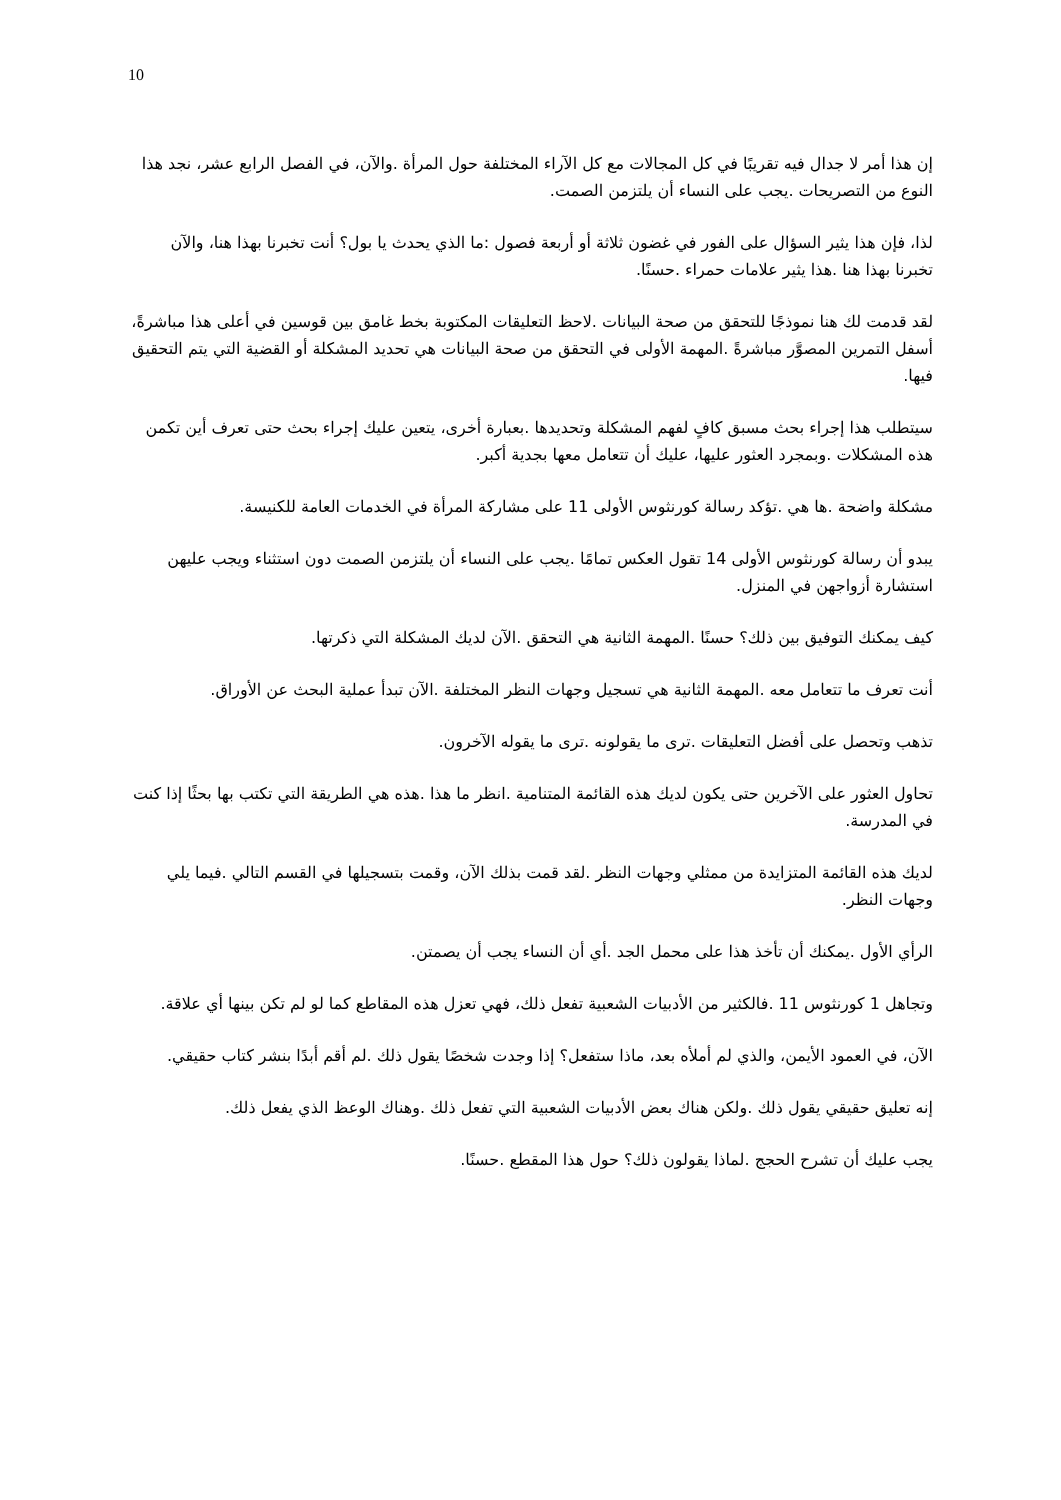10
إن هذا أمر لا جدال فيه تقريبًا في كل المجالات مع كل الآراء المختلفة حول المرأة .والآن، في الفصل الرابع عشر، نجد هذا النوع من التصريحات .يجب على النساء أن يلتزمن الصمت.
لذا، فإن هذا يثير السؤال على الفور في غضون ثلاثة أو أربعة فصول :ما الذي يحدث يا بول؟ أنت تخبرنا بهذا هنا، والآن تخبرنا بهذا هنا .هذا يثير علامات حمراء .حسنًا.
لقد قدمت لك هنا نموذجًا للتحقق من صحة البيانات .لاحظ التعليقات المكتوبة بخط غامق بين قوسين في أعلى هذا مباشرةً، أسفل التمرين المصوَّر مباشرةً .المهمة الأولى في التحقق من صحة البيانات هي تحديد المشكلة أو القضية التي يتم التحقيق فيها.
سيتطلب هذا إجراء بحث مسبق كافٍ لفهم المشكلة وتحديدها .بعبارة أخرى، يتعين عليك إجراء بحث حتى تعرف أين تكمن هذه المشكلات .وبمجرد العثور عليها، عليك أن تتعامل معها بجدية أكبر.
مشكلة واضحة .ها هي .تؤكد رسالة كورنثوس الأولى 11 على مشاركة المرأة في الخدمات العامة للكنيسة.
يبدو أن رسالة كورنثوس الأولى 14 تقول العكس تمامًا .يجب على النساء أن يلتزمن الصمت دون استثناء ويجب عليهن استشارة أزواجهن في المنزل.
كيف يمكنك التوفيق بين ذلك؟ حسنًا .المهمة الثانية هي التحقق .الآن لديك المشكلة التي ذكرتها.
أنت تعرف ما تتعامل معه .المهمة الثانية هي تسجيل وجهات النظر المختلفة .الآن تبدأ عملية البحث عن الأوراق.
تذهب وتحصل على أفضل التعليقات .ترى ما يقولونه .ترى ما يقوله الآخرون.
تحاول العثور على الآخرين حتى يكون لديك هذه القائمة المتنامية .انظر ما هذا .هذه هي الطريقة التي تكتب بها بحثًا إذا كنت في المدرسة.
لديك هذه القائمة المتزايدة من ممثلي وجهات النظر .لقد قمت بذلك الآن، وقمت بتسجيلها في القسم التالي .فيما يلي وجهات النظر.
الرأي الأول .يمكنك أن تأخذ هذا على محمل الجد .أي أن النساء يجب أن يصمتن.
وتجاهل 1 كورنثوس 11 .فالكثير من الأدبيات الشعبية تفعل ذلك، فهي تعزل هذه المقاطع كما لو لم تكن بينها أي علاقة.
الآن، في العمود الأيمن، والذي لم أملأه بعد، ماذا ستفعل؟ إذا وجدت شخصًا يقول ذلك .لم أقم أبدًا بنشر كتاب حقيقي.
إنه تعليق حقيقي يقول ذلك .ولكن هناك بعض الأدبيات الشعبية التي تفعل ذلك .وهناك الوعظ الذي يفعل ذلك.
يجب عليك أن تشرح الحجج .لماذا يقولون ذلك؟ حول هذا المقطع .حسنًا.